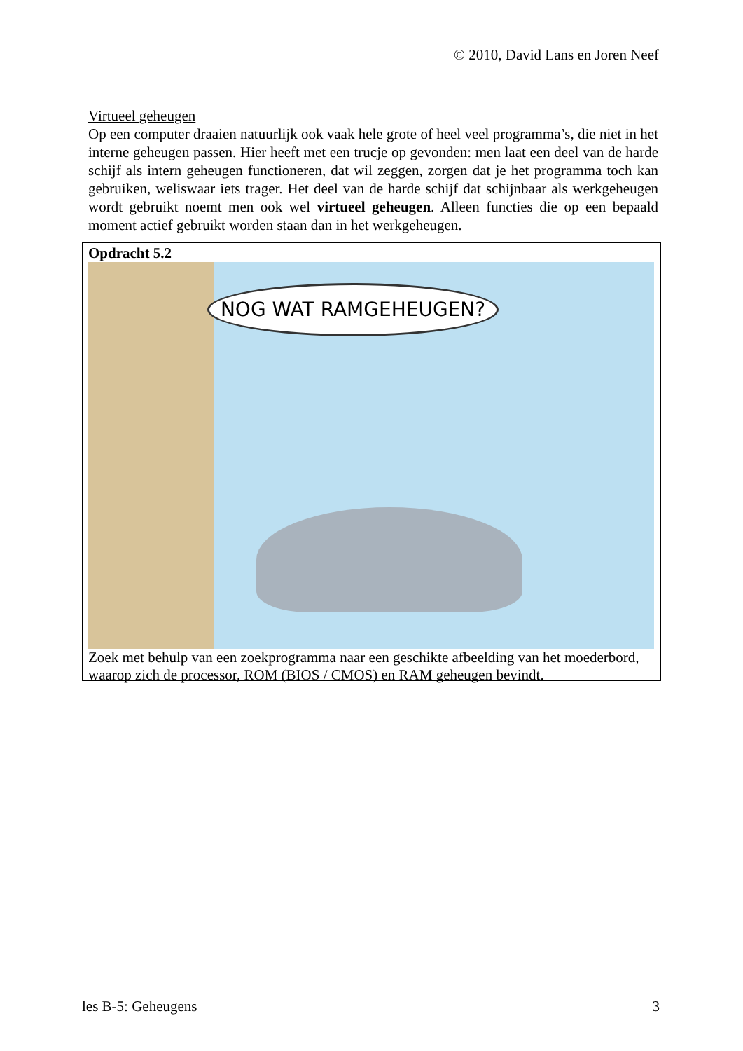© 2010, David Lans en Joren Neef
Virtueel geheugen
Op een computer draaien natuurlijk ook vaak hele grote of heel veel programma’s, die niet in het interne geheugen passen. Hier heeft met een trucje op gevonden: men laat een deel van de harde schijf als intern geheugen functioneren, dat wil zeggen, zorgen dat je het programma toch kan gebruiken, weliswaar iets trager. Het deel van de harde schijf dat schijnbaar als werkgeheugen wordt gebruikt noemt men ook wel virtueel geheugen. Alleen functies die op een bepaald moment actief gebruikt worden staan dan in het werkgeheugen.
Opdracht 5.2
NOG WAT RAMGEHEUGEN?
Zoek met behulp van een zoekprogramma naar een geschikte afbeelding van het moederbord, waarop zich de processor, ROM (BIOS / CMOS) en RAM geheugen bevindt.
les B-5: Geheugens 3